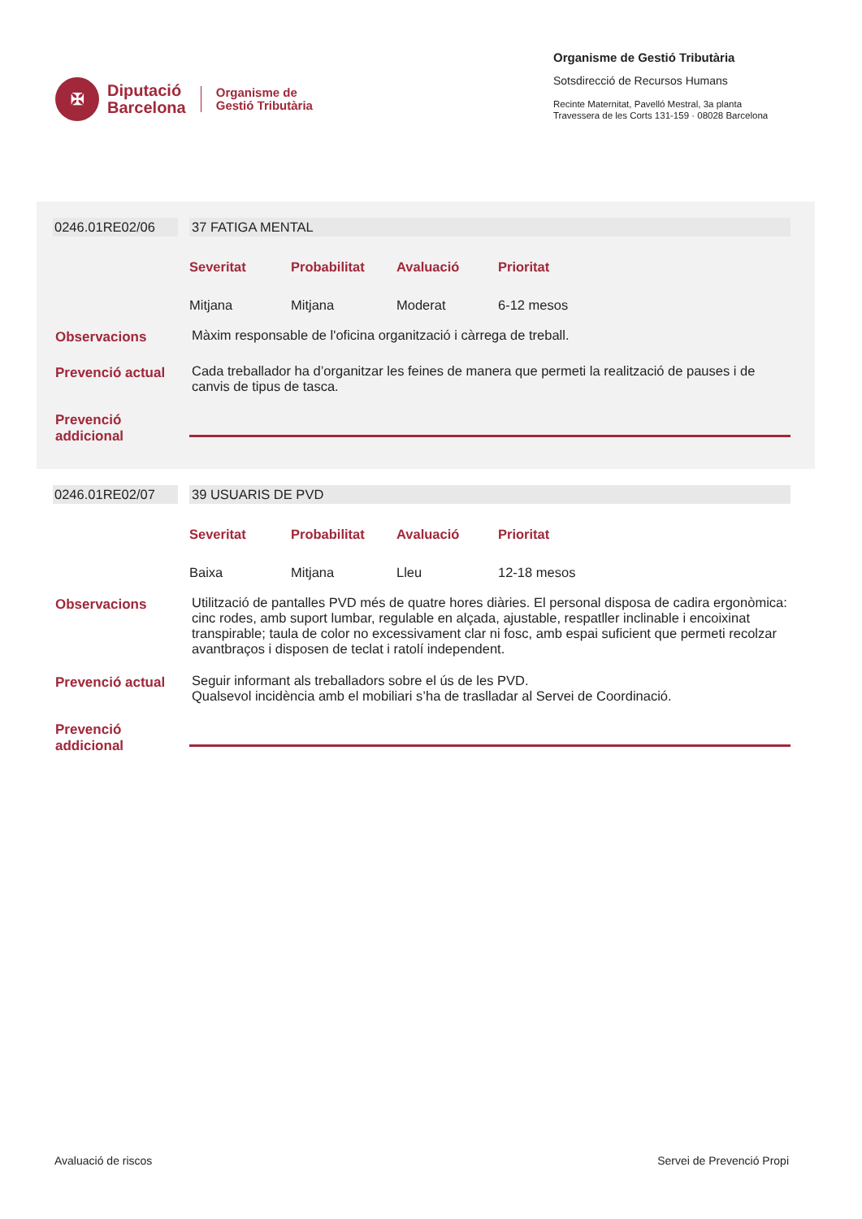✠
Diputació
Barcelona
Organisme de
Gestió Tributària
Organisme de Gestió Tributària
Sotsdirecció de Recursos Humans
Recinte Maternitat, Pavelló Mestral, 3a planta
Travessera de les Corts 131-159 · 08028 Barcelona
| 0246.01RE02/06 | | 37 FATIGA MENTAL |
| | | Severitat Probabilitat Avaluació Prioritat Mitjana Mitjana Moderat 6-12 mesos |
| Observacions | | Màxim responsable de l'oficina organització i càrrega de treball. |
| Prevenció actual | | Cada treballador ha d’organitzar les feines de manera que permeti la realització de pauses i de canvis de tipus de tasca. |
| Prevenció addicional | | |
| 0246.01RE02/07 | | 39 USUARIS DE PVD |
| | | Severitat Probabilitat Avaluació Prioritat Baixa Mitjana Lleu 12-18 mesos |
| Observacions | | Utilització de pantalles PVD més de quatre hores diàries. El personal disposa de cadira ergonòmica: cinc rodes, amb suport lumbar, regulable en alçada, ajustable, respatller inclinable i encoixinat transpirable; taula de color no excessivament clar ni fosc, amb espai suficient que permeti recolzar avantbraços i disposen de teclat i ratolí independent. |
| Prevenció actual | | Seguir informant als treballadors sobre el ús de les PVD. Qualsevol incidència amb el mobiliari s’ha de traslladar al Servei de Coordinació. |
| Prevenció addicional | | |
Avaluació de riscos Servei de Prevenció Propi